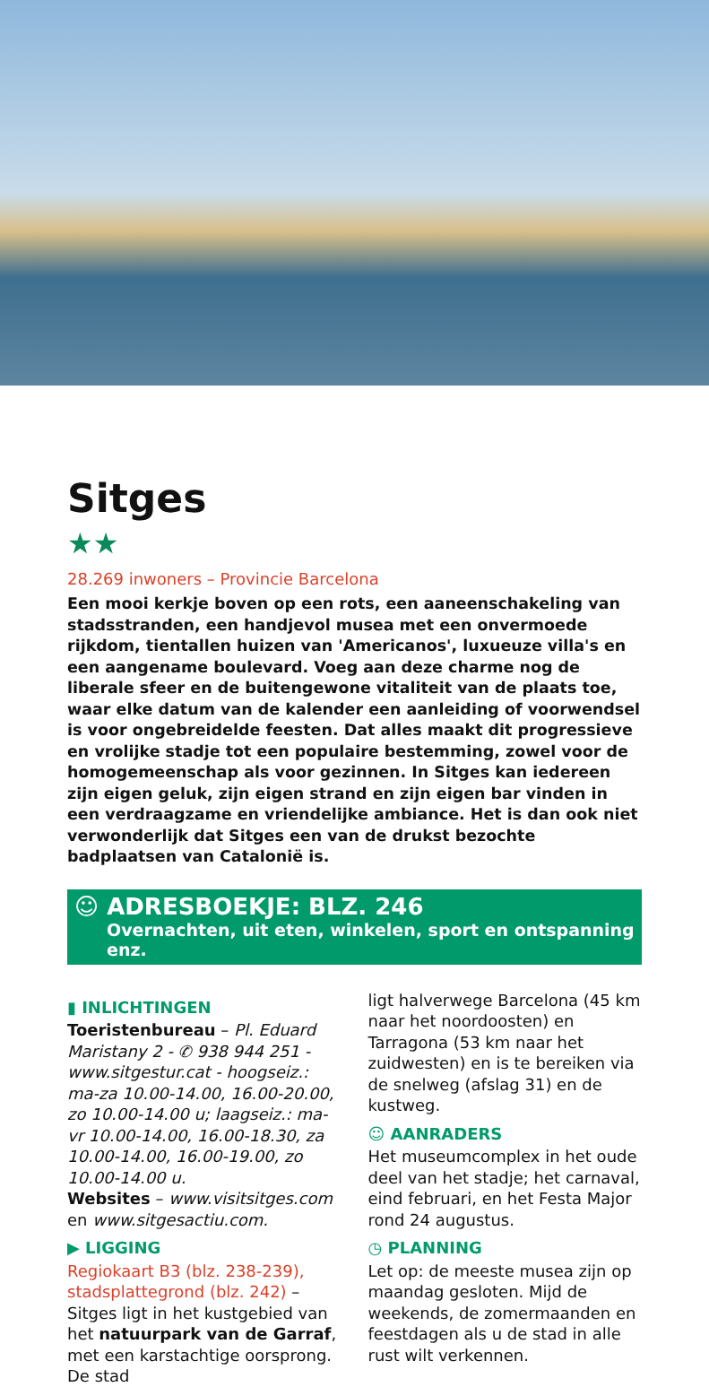Sitges
★★
28.269 inwoners – Provincie Barcelona
Een mooi kerkje boven op een rots, een aaneenschakeling van stadsstranden, een handjevol musea met een onvermoede rijkdom, tientallen huizen van 'Americanos', luxueuze villa's en een aangename boulevard. Voeg aan deze charme nog de liberale sfeer en de buitengewone vitaliteit van de plaats toe, waar elke datum van de kalender een aanleiding of voorwendsel is voor ongebreidelde feesten. Dat alles maakt dit progressieve en vrolijke stadje tot een populaire bestemming, zowel voor de homogemeenschap als voor gezinnen. In Sitges kan iedereen zijn eigen geluk, zijn eigen strand en zijn eigen bar vinden in een verdraagzame en vriendelijke ambiance. Het is dan ook niet verwonderlijk dat Sitges een van de drukst bezochte badplaatsen van Catalonië is.
☺ ADRESBOEKJE: BLZ. 246
Overnachten, uit eten, winkelen, sport en ontspanning enz.
▮ INLICHTINGEN
Toeristenbureau – Pl. Eduard Maristany 2 - ✆ 938 944 251 - www.sitgestur.cat - hoogseiz.: ma-za 10.00-14.00, 16.00-20.00, zo 10.00-14.00 u; laagseiz.: ma-vr 10.00-14.00, 16.00-18.30, za 10.00-14.00, 16.00-19.00, zo 10.00-14.00 u.
Websites – www.visitsitges.com en www.sitgesactiu.com.
▶ LIGGING
Regiokaart B3 (blz. 238-239), stadsplattegrond (blz. 242) – Sitges ligt in het kustgebied van het natuurpark van de Garraf, met een karstachtige oorsprong. De stad
ligt halverwege Barcelona (45 km naar het noordoosten) en Tarragona (53 km naar het zuidwesten) en is te bereiken via de snelweg (afslag 31) en de kustweg.
☺ AANRADERS
Het museumcomplex in het oude deel van het stadje; het carnaval, eind februari, en het Festa Major rond 24 augustus.
◷ PLANNING
Let op: de meeste musea zijn op maandag gesloten. Mijd de weekends, de zomermaanden en feestdagen als u de stad in alle rust wilt verkennen.